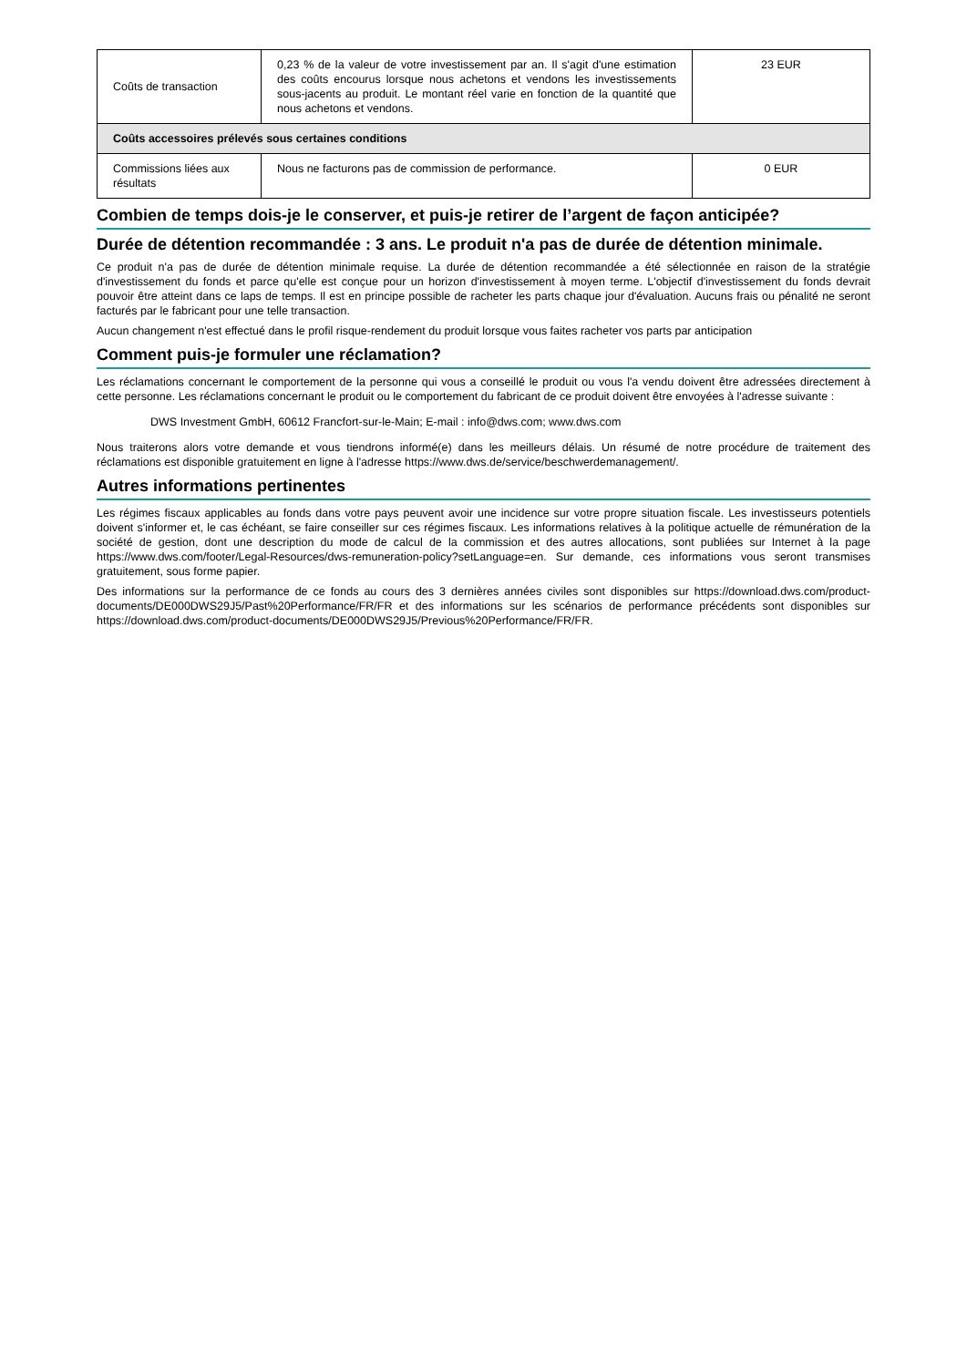| Coûts de transaction | 0,23 % de la valeur de votre investissement par an. Il s'agit d'une estimation des coûts encourus lorsque nous achetons et vendons les investissements sous-jacents au produit. Le montant réel varie en fonction de la quantité que nous achetons et vendons. | 23 EUR |
| Coûts accessoires prélevés sous certaines conditions | | |
| Commissions liées aux résultats | Nous ne facturons pas de commission de performance. | 0 EUR |
Combien de temps dois-je le conserver, et puis-je retirer de l’argent de façon anticipée?
Durée de détention recommandée : 3 ans. Le produit n'a pas de durée de détention minimale.
Ce produit n'a pas de durée de détention minimale requise. La durée de détention recommandée a été sélectionnée en raison de la stratégie d'investissement du fonds et parce qu'elle est conçue pour un horizon d'investissement à moyen terme. L'objectif d'investissement du fonds devrait pouvoir être atteint dans ce laps de temps. Il est en principe possible de racheter les parts chaque jour d'évaluation. Aucuns frais ou pénalité ne seront facturés par le fabricant pour une telle transaction.
Aucun changement n'est effectué dans le profil risque-rendement du produit lorsque vous faites racheter vos parts par anticipation
Comment puis-je formuler une réclamation?
Les réclamations concernant le comportement de la personne qui vous a conseillé le produit ou vous l'a vendu doivent être adressées directement à cette personne. Les réclamations concernant le produit ou le comportement du fabricant de ce produit doivent être envoyées à l'adresse suivante :
DWS Investment GmbH, 60612 Francfort-sur-le-Main; E-mail : info@dws.com; www.dws.com
Nous traiterons alors votre demande et vous tiendrons informé(e) dans les meilleurs délais. Un résumé de notre procédure de traitement des réclamations est disponible gratuitement en ligne à l'adresse https://www.dws.de/service/beschwerdemanagement/.
Autres informations pertinentes
Les régimes fiscaux applicables au fonds dans votre pays peuvent avoir une incidence sur votre propre situation fiscale. Les investisseurs potentiels doivent s'informer et, le cas échéant, se faire conseiller sur ces régimes fiscaux. Les informations relatives à la politique actuelle de rémunération de la société de gestion, dont une description du mode de calcul de la commission et des autres allocations, sont publiées sur Internet à la page https://www.dws.com/footer/Legal-Resources/dws-remuneration-policy?setLanguage=en. Sur demande, ces informations vous seront transmises gratuitement, sous forme papier.
Des informations sur la performance de ce fonds au cours des 3 dernières années civiles sont disponibles sur https://download.dws.com/product-documents/DE000DWS29J5/Past%20Performance/FR/FR et des informations sur les scénarios de performance précédents sont disponibles sur https://download.dws.com/product-documents/DE000DWS29J5/Previous%20Performance/FR/FR.